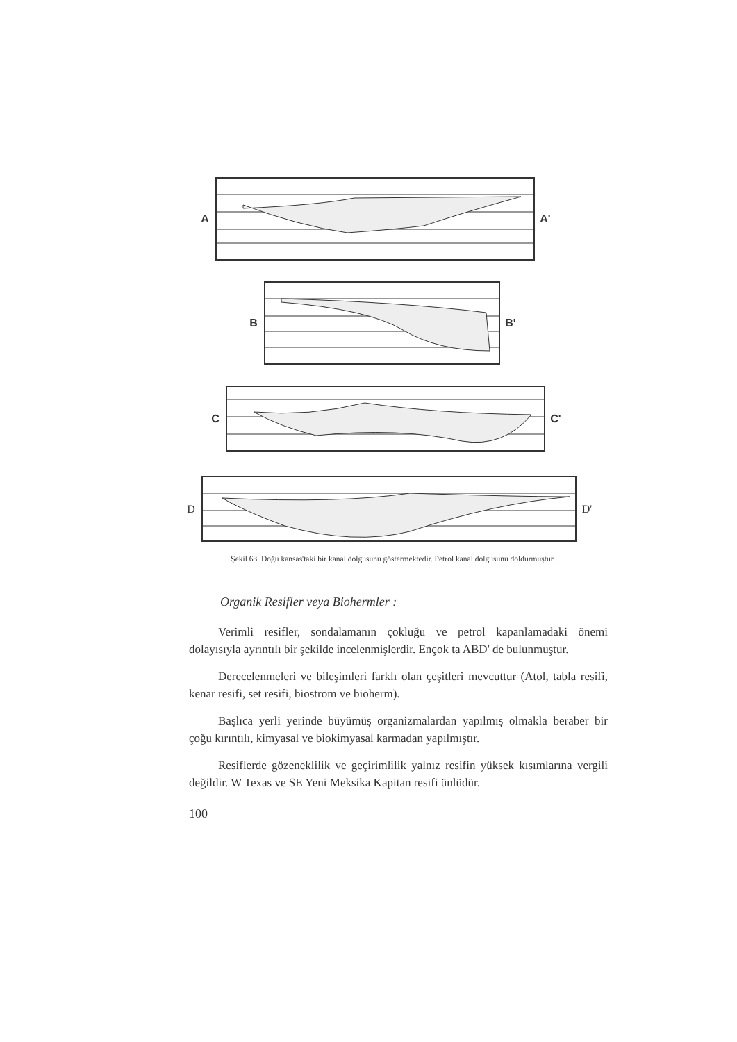A A'
B B'
C C'
D D'
Şekil 63. Doğu kansas'taki bir kanal dolgusunu göstermektedir. Petrol kanal dolgusunu doldurmuştur.
Organik Resifler veya Biohermler :
Verimli resifler, sondalamanın çokluğu ve petrol kapanlamadaki önemi dolayısıyla ayrıntılı bir şekilde incelenmişlerdir. Ençok ta ABD' de bulunmuştur.
Derecelenmeleri ve bileşimleri farklı olan çeşitleri mevcuttur (Atol, tabla resifi, kenar resifi, set resifi, biostrom ve bioherm).
Başlıca yerli yerinde büyümüş organizmalardan yapılmış olmakla beraber bir çoğu kırıntılı, kimyasal ve biokimyasal karmadan yapılmıştır.
Resiflerde gözeneklilik ve geçirimlilik yalnız resifin yüksek kısımlarına vergili değildir. W Texas ve SE Yeni Meksika Kapitan resifi ünlüdür.
100